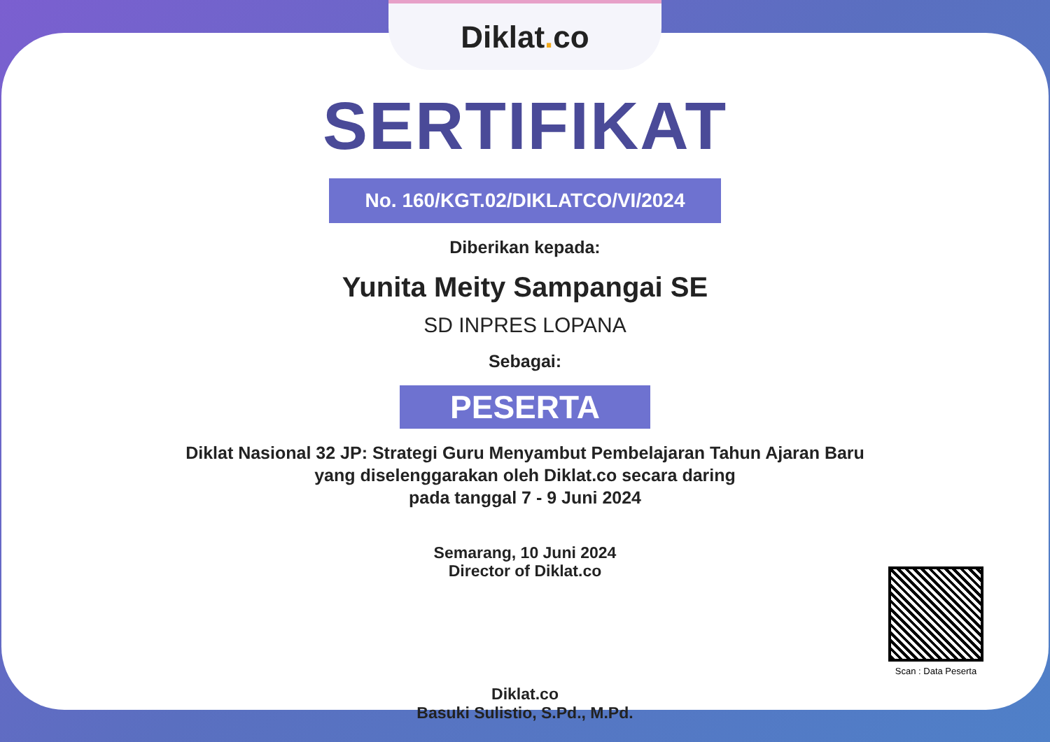Diklat. co
SERTIFIKAT
No. 160/KGT.02/DIKLATCO/VI/2024
Diberikan kepada:
Yunita Meity Sampangai SE
SD INPRES LOPANA
Sebagai:
PESERTA
Diklat Nasional 32 JP: Strategi Guru Menyambut Pembelajaran Tahun Ajaran Baru
yang diselenggarakan oleh Diklat.co secara daring
pada tanggal 7 - 9 Juni 2024
Semarang, 10 Juni 2024
Director of Diklat.co
Diklat.co
Basuki Sulistio, S.Pd., M.Pd.
Scan : Data Peserta